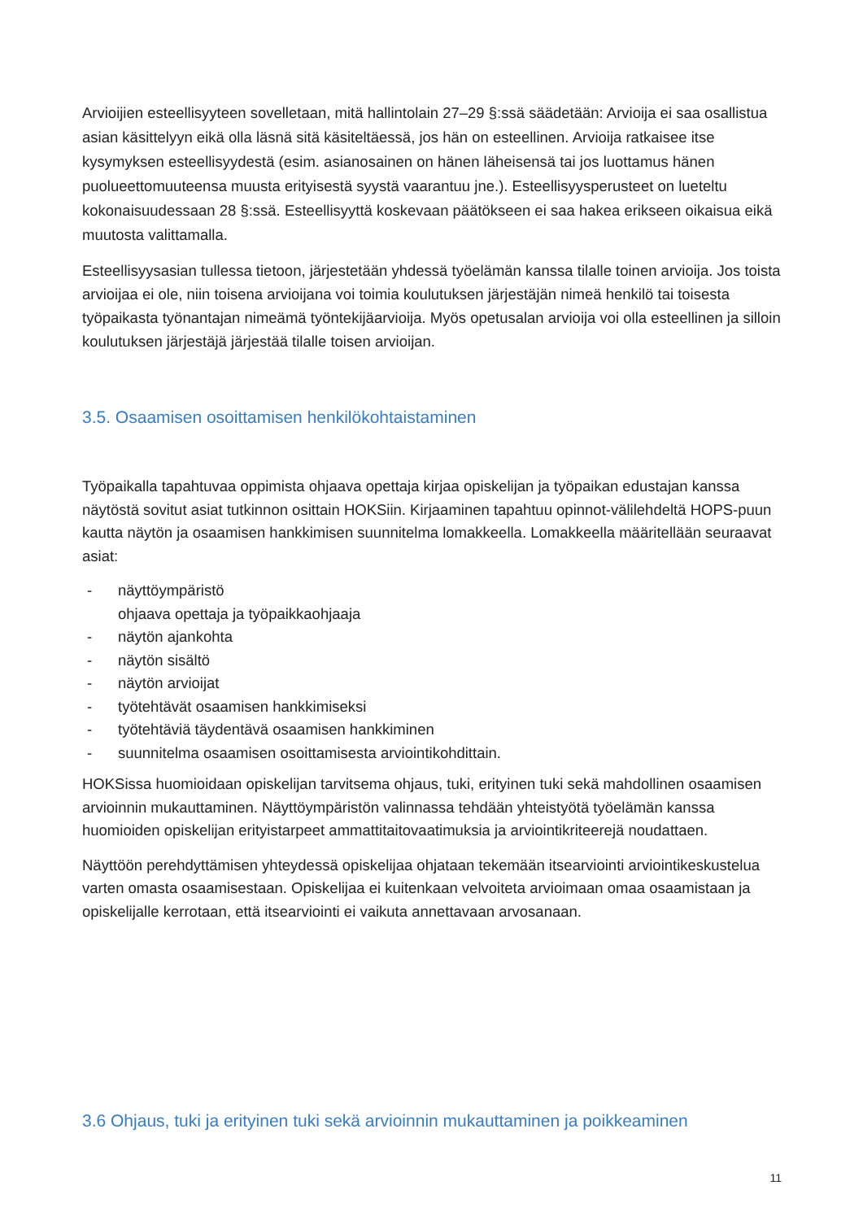Arvioijien esteellisyyteen sovelletaan, mitä hallintolain 27–29 §:ssä säädetään: Arvioija ei saa osallistua asian käsittelyyn eikä olla läsnä sitä käsiteltäessä, jos hän on esteellinen. Arvioija ratkaisee itse kysymyksen esteellisyydestä (esim. asianosainen on hänen läheisensä tai jos luottamus hänen puolueettomuuteensa muusta erityisestä syystä vaarantuu jne.). Esteellisyysperusteet on lueteltu kokonaisuudessaan 28 §:ssä. Esteellisyyttä koskevaan päätökseen ei saa hakea erikseen oikaisua eikä muutosta valittamalla.
Esteellisyysasian tullessa tietoon, järjestetään yhdessä työelämän kanssa tilalle toinen arvioija. Jos toista arvioijaa ei ole, niin toisena arvioijana voi toimia koulutuksen järjestäjän nimeä henkilö tai toisesta työpaikasta työnantajan nimeämä työntekijäarvioija. Myös opetusalan arvioija voi olla esteellinen ja silloin koulutuksen järjestäjä järjestää tilalle toisen arvioijan.
3.5. Osaamisen osoittamisen henkilökohtaistaminen
Työpaikalla tapahtuvaa oppimista ohjaava opettaja kirjaa opiskelijan ja työpaikan edustajan kanssa näytöstä sovitut asiat tutkinnon osittain HOKSiin. Kirjaaminen tapahtuu opinnot-välilehdeltä HOPS-puun kautta näytön ja osaamisen hankkimisen suunnitelma lomakkeella. Lomakkeella määritellään seuraavat asiat:
- näyttöympäristö
ohjaava opettaja ja työpaikkaohjaaja
- näytön ajankohta
- näytön sisältö
- näytön arvioijat
- työtehtävät osaamisen hankkimiseksi
- työtehtäviä täydentävä osaamisen hankkiminen
- suunnitelma osaamisen osoittamisesta arviointikohdittain.
HOKSissa huomioidaan opiskelijan tarvitsema ohjaus, tuki, erityinen tuki sekä mahdollinen osaamisen arvioinnin mukauttaminen. Näyttöympäristön valinnassa tehdään yhteistyötä työelämän kanssa huomioiden opiskelijan erityistarpeet ammattitaitovaatimuksia ja arviointikriteerejä noudattaen.
Näyttöön perehdyttämisen yhteydessä opiskelijaa ohjataan tekemään itsearviointi arviointikeskustelua varten omasta osaamisestaan. Opiskelijaa ei kuitenkaan velvoiteta arvioimaan omaa osaamistaan ja opiskelijalle kerrotaan, että itsearviointi ei vaikuta annettavaan arvosanaan.
3.6 Ohjaus, tuki ja erityinen tuki sekä arvioinnin mukauttaminen ja poikkeaminen
11